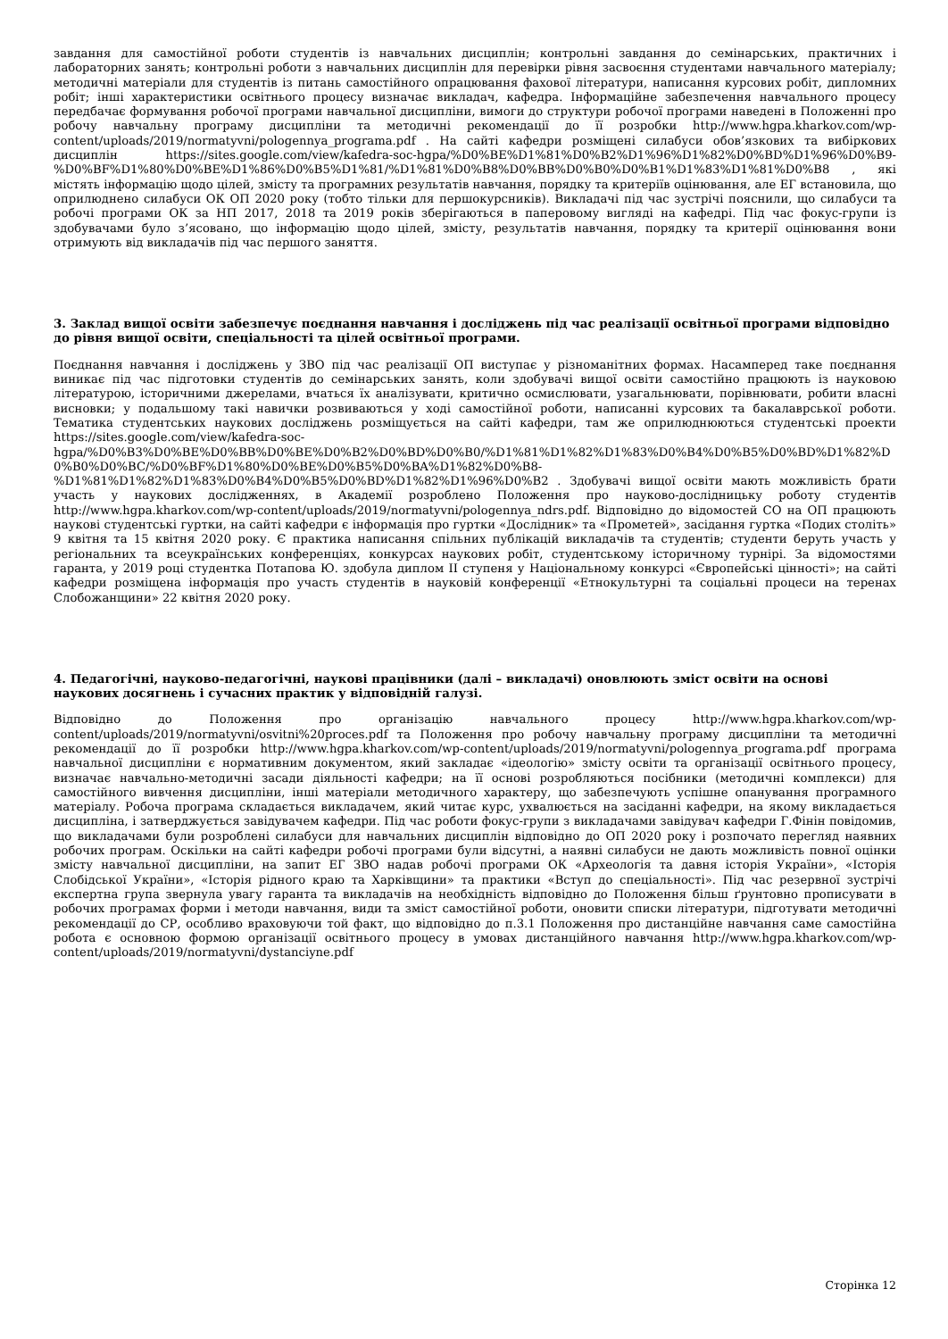завдання для самостійної роботи студентів із навчальних дисциплін; контрольні завдання до семінарських, практичних і лабораторних занять; контрольні роботи з навчальних дисциплін для перевірки рівня засвоєння студентами навчального матеріалу; методичні матеріали для студентів із питань самостійного опрацювання фахової літератури, написання курсових робіт, дипломних робіт; інші характеристики освітнього процесу визначає викладач, кафедра. Інформаційне забезпечення навчального процесу передбачає формування робочої програми навчальної дисципліни, вимоги до структури робочої програми наведені в Положенні про робочу навчальну програму дисципліни та методичні рекомендації до її розробки http://www.hgpa.kharkov.com/wp-content/uploads/2019/normatyvni/pologennya_programa.pdf . На сайті кафедри розміщені силабуси обов’язкових та вибіркових дисциплін https://sites.google.com/view/kafedra-soc-hgpa/%D0%BE%D1%81%D0%B2%D1%96%D1%82%D0%BD%D1%96%D0%B9-%D0%BF%D1%80%D0%BE%D1%86%D0%B5%D1%81/%D1%81%D0%B8%D0%BB%D0%B0%D0%B1%D1%83%D1%81%D0%B8 , які містять інформацію щодо цілей, змісту та програмних результатів навчання, порядку та критеріїв оцінювання, але ЕГ встановила, що оприлюднено силабуси ОК ОП 2020 року (тобто тільки для першокурсників). Викладачі під час зустрічі пояснили, що силабуси та робочі програми ОК за НП 2017, 2018 та 2019 років зберігаються в паперовому вигляді на кафедрі. Під час фокус-групи із здобувачами було з’ясовано, що інформацію щодо цілей, змісту, результатів навчання, порядку та критерії оцінювання вони отримують від викладачів під час першого заняття.
3. Заклад вищої освіти забезпечує поєднання навчання і досліджень під час реалізації освітньої програми відповідно до рівня вищої освіти, спеціальності та цілей освітньої програми.
Поєднання навчання і досліджень у ЗВО під час реалізації ОП виступає у різноманітних формах. Насамперед таке поєднання виникає під час підготовки студентів до семінарських занять, коли здобувачі вищої освіти самостійно працюють із науковою літературою, історичними джерелами, вчаться їх аналізувати, критично осмислювати, узагальнювати, порівнювати, робити власні висновки; у подальшому такі навички розвиваються у ході самостійної роботи, написанні курсових та бакалаврської роботи. Тематика студентських наукових досліджень розміщується на сайті кафедри, там же оприлюднюються студентські проекти https://sites.google.com/view/kafedra-soc-hgpa/%D0%B3%D0%BE%D0%BB%D0%BE%D0%B2%D0%BD%D0%B0/%D1%81%D1%82%D1%83%D0%B4%D0%B5%D0%BD%D1%82%D0%B0%D0%BC/%D0%BF%D1%80%D0%BE%D0%B5%D0%BA%D1%82%D0%B8-%D1%81%D1%82%D1%83%D0%B4%D0%B5%D0%BD%D1%82%D1%96%D0%B2 . Здобувачі вищої освіти мають можливість брати участь у наукових дослідженнях, в Академії розроблено Положення про науково-дослідницьку роботу студентів http://www.hgpa.kharkov.com/wp-content/uploads/2019/normatyvni/pologennya_ndrs.pdf. Відповідно до відомостей СО на ОП працюють наукові студентські гуртки, на сайті кафедри є інформація про гуртки «Дослідник» та «Прометей», засідання гуртка «Подих століть» 9 квітня та 15 квітня 2020 року. Є практика написання спільних публікацій викладачів та студентів; студенти беруть участь у регіональних та всеукраїнських конференціях, конкурсах наукових робіт, студентському історичному турнірі. За відомостями гаранта, у 2019 році студентка Потапова Ю. здобула диплом ІІ ступеня у Національному конкурсі «Європейські цінності»; на сайті кафедри розміщена інформація про участь студентів в науковій конференції «Етнокультурні та соціальні процеси на теренах Слобожанщини» 22 квітня 2020 року.
4. Педагогічні, науково-педагогічні, наукові працівники (далі – викладачі) оновлюють зміст освіти на основі наукових досягнень і сучасних практик у відповідній галузі.
Відповідно до Положення про організацію навчального процесу http://www.hgpa.kharkov.com/wp-content/uploads/2019/normatyvni/osvitni%20proces.pdf та Положення про робочу навчальну програму дисципліни та методичні рекомендації до її розробки http://www.hgpa.kharkov.com/wp-content/uploads/2019/normatyvni/pologennya_programa.pdf програма навчальної дисципліни є нормативним документом, який закладає «ідеологію» змісту освіти та організації освітнього процесу, визначає навчально-методичні засади діяльності кафедри; на її основі розробляються посібники (методичні комплекси) для самостійного вивчення дисципліни, інші матеріали методичного характеру, що забезпечують успішне опанування програмного матеріалу. Робоча програма складається викладачем, який читає курс, ухвалюється на засіданні кафедри, на якому викладається дисципліна, і затверджується завідувачем кафедри. Під час роботи фокус-групи з викладачами завідувач кафедри Г.Фінін повідомив, що викладачами були розроблені силабуси для навчальних дисциплін відповідно до ОП 2020 року і розпочато перегляд наявних робочих програм. Оскільки на сайті кафедри робочі програми були відсутні, а наявні силабуси не дають можливість повної оцінки змісту навчальної дисципліни, на запит ЕГ ЗВО надав робочі програми ОК «Археологія та давня історія України», «Історія Слобідської України», «Історія рідного краю та Харківщини» та практики «Вступ до спеціальності». Під час резервної зустрічі експертна група звернула увагу гаранта та викладачів на необхідність відповідно до Положення більш ґрунтовно прописувати в робочих програмах форми і методи навчання, види та зміст самостійної роботи, оновити списки літератури, підготувати методичні рекомендації до СР, особливо враховуючи той факт, що відповідно до п.3.1 Положення про дистанційне навчання саме самостійна робота є основною формою організації освітнього процесу в умовах дистанційного навчання http://www.hgpa.kharkov.com/wp-content/uploads/2019/normatyvni/dystanciyne.pdf
Сторінка 12